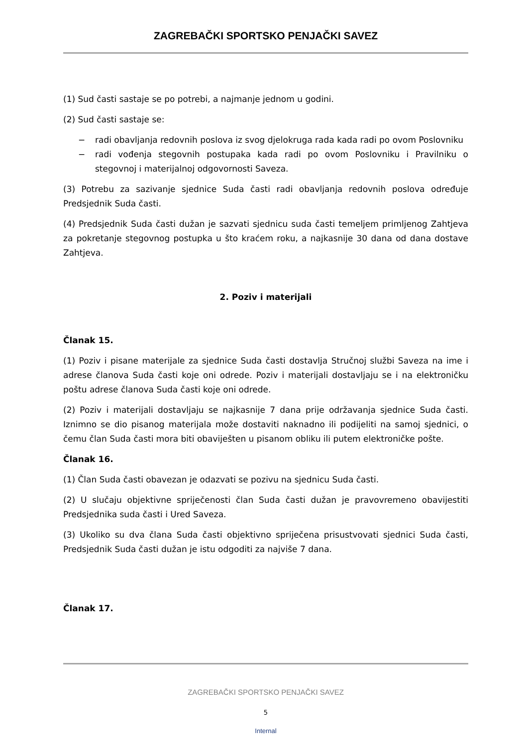ZAGREBAČKI SPORTSKO PENJAČKI SAVEZ
(1) Sud časti sastaje se po potrebi, a najmanje jednom u godini.
(2) Sud časti sastaje se:
− radi obavljanja redovnih poslova iz svog djelokruga rada kada radi po ovom Poslovniku
− radi vođenja stegovnih postupaka kada radi po ovom Poslovniku i Pravilniku o stegovnoj i materijalnoj odgovornosti Saveza.
(3) Potrebu za sazivanje sjednice Suda časti radi obavljanja redovnih poslova određuje Predsjednik Suda časti.
(4) Predsjednik Suda časti dužan je sazvati sjednicu suda časti temeljem primljenog Zahtjeva za pokretanje stegovnog postupka u što kraćem roku, a najkasnije 30 dana od dana dostave Zahtjeva.
2. Poziv i materijali
Članak 15.
(1) Poziv i pisane materijale za sjednice Suda časti dostavlja Stručnoj službi Saveza na ime i adrese članova Suda časti koje oni odrede. Poziv i materijali dostavljaju se i na elektroničku poštu adrese članova Suda časti koje oni odrede.
(2) Poziv i materijali dostavljaju se najkasnije 7 dana prije održavanja sjednice Suda časti. Iznimno se dio pisanog materijala može dostaviti naknadno ili podijeliti na samoj sjednici, o čemu član Suda časti mora biti obaviješten u pisanom obliku ili putem elektroničke pošte.
Članak 16.
(1) Član Suda časti obavezan je odazvati se pozivu na sjednicu Suda časti.
(2) U slučaju objektivne spriječenosti član Suda časti dužan je pravovremeno obavijestiti Predsjednika suda časti i Ured Saveza.
(3) Ukoliko su dva člana Suda časti objektivno spriječena prisustvovati sjednici Suda časti, Predsjednik Suda časti dužan je istu odgoditi za najviše 7 dana.
Članak 17.
ZAGREBAČKI SPORTSKO PENJAČKI SAVEZ
5
Internal